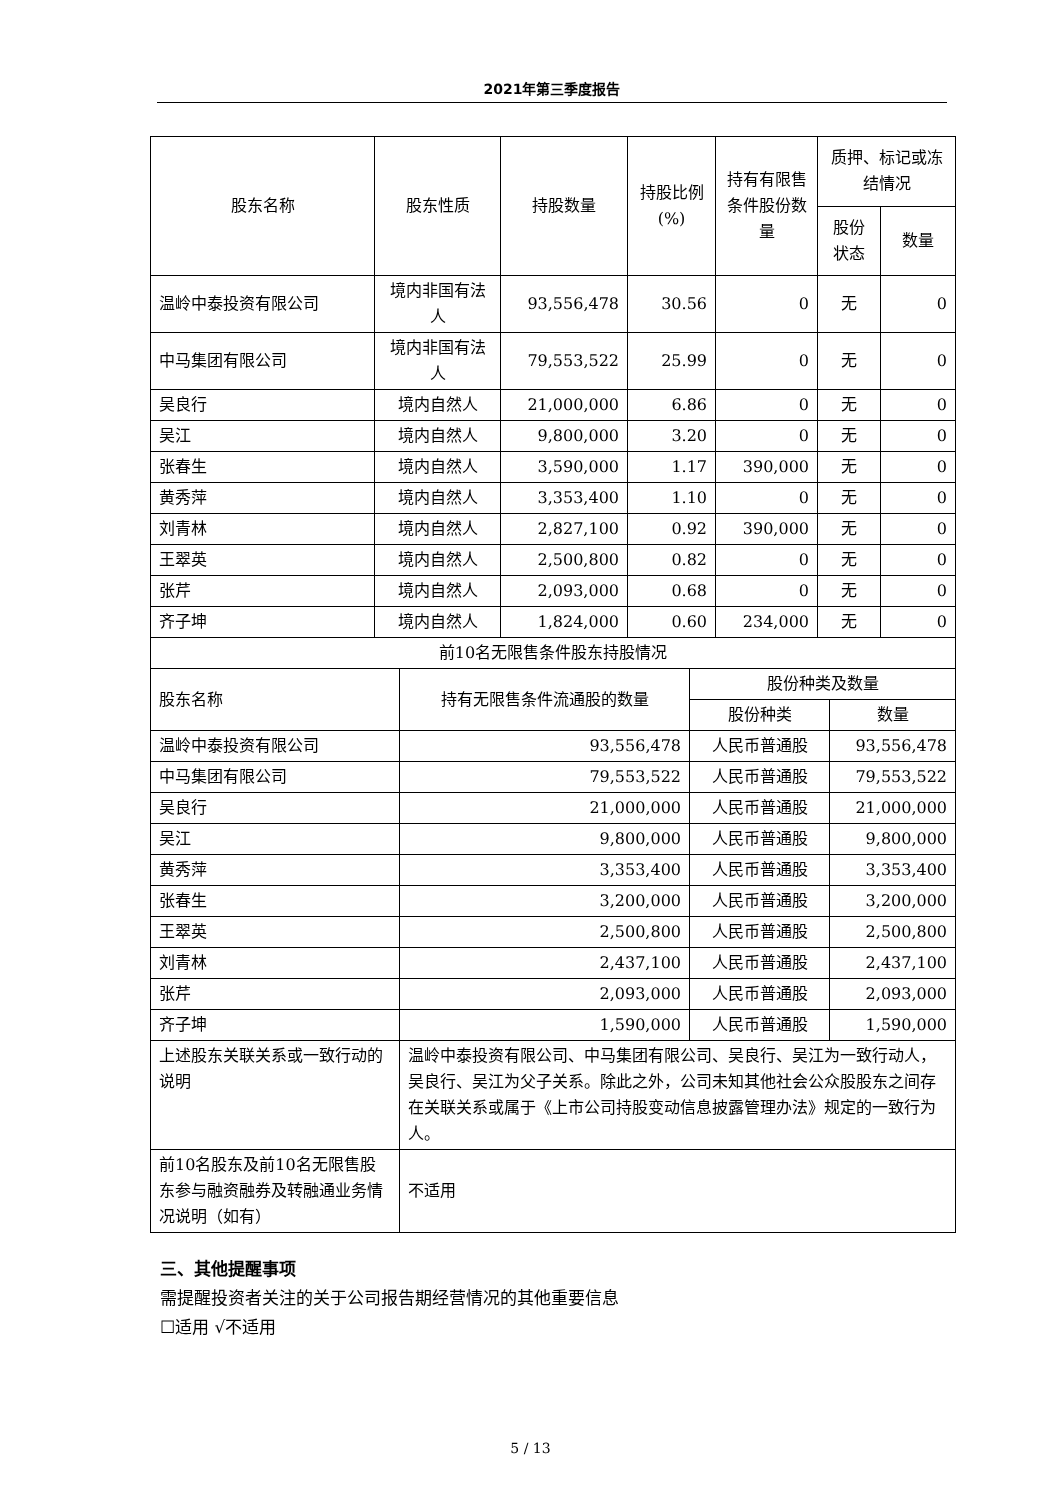2021年第三季度报告
| 股东名称 | 股东性质 | 持股数量 | 持股比例(%) | 持有有限售条件股份数量 | 质押、标记或冻结情况 | |
| --- | --- | --- | --- | --- | --- | --- |
| | | | | | 股份状态 | 数量 |
| 温岭中泰投资有限公司 | 境内非国有法人 | 93,556,478 | 30.56 | 0 | 无 | 0 |
| 中马集团有限公司 | 境内非国有法人 | 79,553,522 | 25.99 | 0 | 无 | 0 |
| 吴良行 | 境内自然人 | 21,000,000 | 6.86 | 0 | 无 | 0 |
| 吴江 | 境内自然人 | 9,800,000 | 3.20 | 0 | 无 | 0 |
| 张春生 | 境内自然人 | 3,590,000 | 1.17 | 390,000 | 无 | 0 |
| 黄秀萍 | 境内自然人 | 3,353,400 | 1.10 | 0 | 无 | 0 |
| 刘青林 | 境内自然人 | 2,827,100 | 0.92 | 390,000 | 无 | 0 |
| 王翠英 | 境内自然人 | 2,500,800 | 0.82 | 0 | 无 | 0 |
| 张芹 | 境内自然人 | 2,093,000 | 0.68 | 0 | 无 | 0 |
| 齐子坤 | 境内自然人 | 1,824,000 | 0.60 | 234,000 | 无 | 0 |
| 前10名无限售条件股东持股情况 | | | |
| 股东名称 | 持有无限售条件流通股的数量 | 股份种类及数量 | |
| | | 股份种类 | 数量 |
| 温岭中泰投资有限公司 | 93,556,478 | 人民币普通股 | 93,556,478 |
| 中马集团有限公司 | 79,553,522 | 人民币普通股 | 79,553,522 |
| 吴良行 | 21,000,000 | 人民币普通股 | 21,000,000 |
| 吴江 | 9,800,000 | 人民币普通股 | 9,800,000 |
| 黄秀萍 | 3,353,400 | 人民币普通股 | 3,353,400 |
| 张春生 | 3,200,000 | 人民币普通股 | 3,200,000 |
| 王翠英 | 2,500,800 | 人民币普通股 | 2,500,800 |
| 刘青林 | 2,437,100 | 人民币普通股 | 2,437,100 |
| 张芹 | 2,093,000 | 人民币普通股 | 2,093,000 |
| 齐子坤 | 1,590,000 | 人民币普通股 | 1,590,000 |
| 上述股东关联关系或一致行动的说明 | 温岭中泰投资有限公司、中马集团有限公司、吴良行、吴江为一致行动人，吴良行、吴江为父子关系。除此之外，公司未知其他社会公众股股东之间存在关联关系或属于《上市公司持股变动信息披露管理办法》规定的一致行为人。 | | |
| 前10名股东及前10名无限售股东参与融资融券及转融通业务情况说明（如有） | 不适用 | | |
三、其他提醒事项
需提醒投资者关注的关于公司报告期经营情况的其他重要信息
☐适用 √不适用
5 / 13